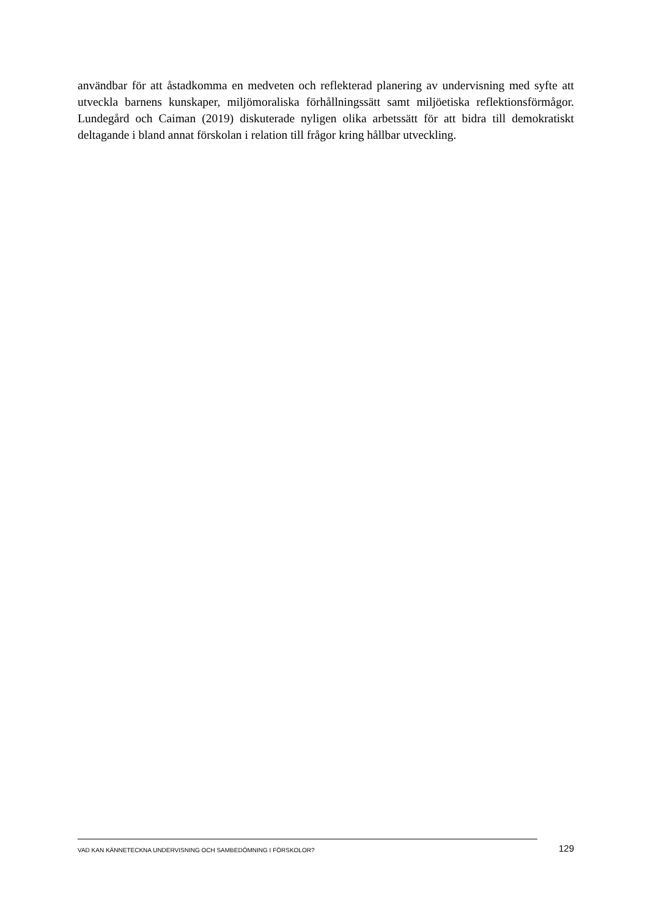användbar för att åstadkomma en medveten och reflekterad planering av undervisning med syfte att utveckla barnens kunskaper, miljömoraliska förhållningssätt samt miljöetiska reflektionsförmågor. Lundegård och Caiman (2019) diskuterade nyligen olika arbetssätt för att bidra till demokratiskt deltagande i bland annat förskolan i relation till frågor kring hållbar utveckling.
VAD KAN KÄNNETECKNA UNDERVISNING OCH SAMBEDÖMNING I FÖRSKOLOR? 129